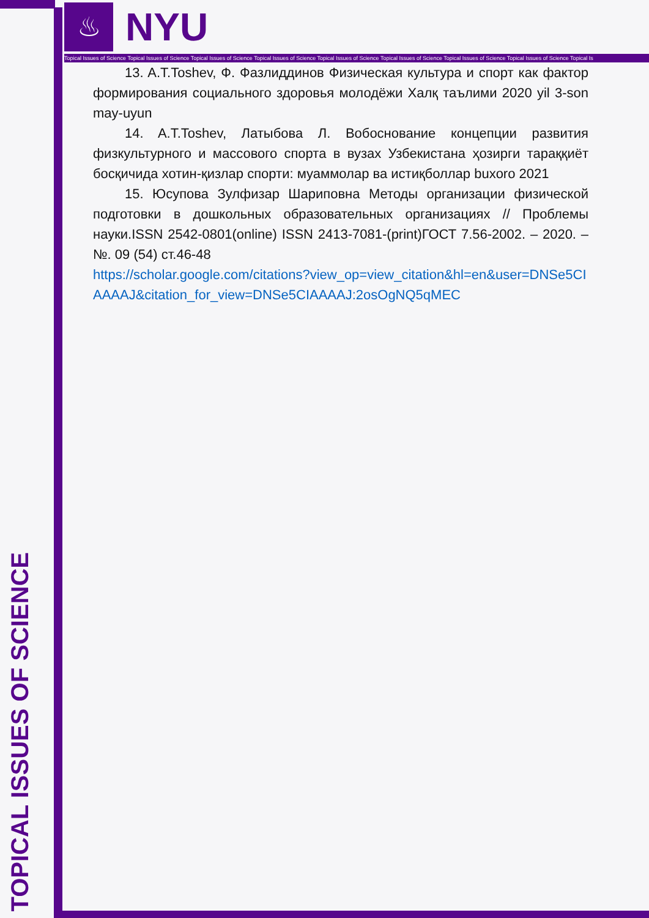♨
NYU
Topical Issues of Science Topical Issues of Science Topical Issues of Science Topical Issues of Science Topical Issues of Science Topical Issues of Science Topical Issues of Science Topical Issues of Science Topical Is
TOPICAL ISSUES OF SCIENCE
13. A.T.Toshev, Ф. Фазлиддинов Физическая культура и спорт как фактор формирования социального здоровья молодёжи Халқ таълими 2020 yil 3-son may-uyun
14. A.T.Toshev, Латыбова Л. Вобоснование концепции развития физкультурного и массового спорта в вузах Узбекистана ҳозирги тараққиёт босқичида хотин-қизлар спорти: муаммолар ва истиқболлар buxoro 2021
15. Юсупова Зулфизар Шариповна Методы организации физической подготовки в дошкольных образовательных организациях // Проблемы науки.ISSN 2542-0801(online) ISSN 2413-7081-(print)ГОСТ 7.56-2002. – 2020. – №. 09 (54) ст.46-48
https://scholar.google.com/citations?view_op=view_citation&hl=en&user=DNSe5CIAAAAJ&citation_for_view=DNSe5CIAAAAJ:2osOgNQ5qMEC